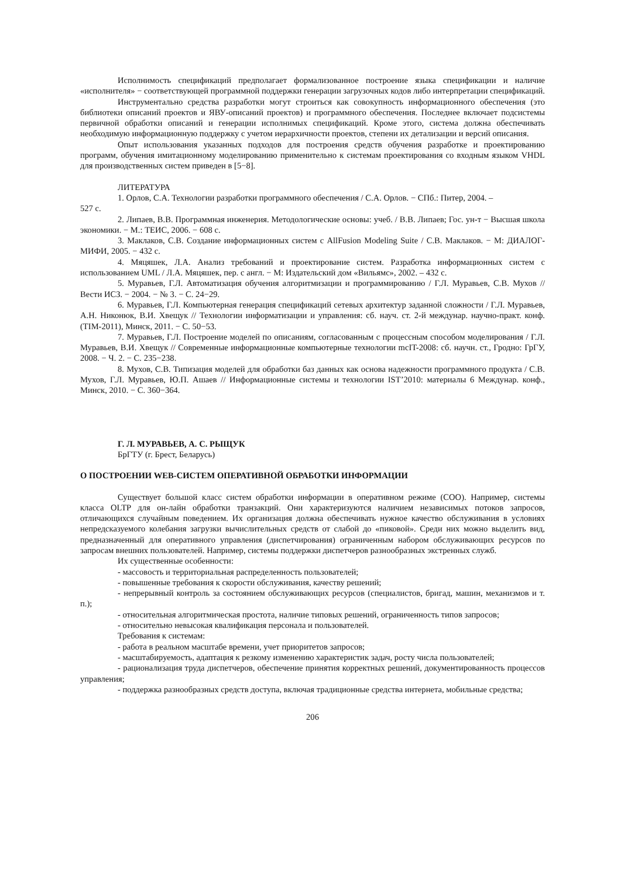Исполнимость спецификаций предполагает формализованное построение языка спецификации и наличие «исполнителя» − соответствующей программной поддержки генерации загрузочных кодов либо интерпретации спецификаций.
Инструментально средства разработки могут строиться как совокупность информационного обеспечения (это библиотеки описаний проектов и ЯВУ-описаний проектов) и программного обеспечения. Последнее включает подсистемы первичной обработки описаний и генерации исполнимых спецификаций. Кроме этого, система должна обеспечивать необходимую информационную поддержку с учетом иерархичности проектов, степени их детализации и версий описания.
Опыт использования указанных подходов для построения средств обучения разработке и проектированию программ, обучения имитационному моделированию применительно к системам проектирования со входным языком VHDL для производственных систем приведен в [5−8].
ЛИТЕРАТУРА
1. Орлов, С.А. Технологии разработки программного обеспечения / С.А. Орлов. − СПб.: Питер, 2004. –
527 с.
2. Липаев, В.В. Программная инженерия. Методологические основы: учеб. / В.В. Липаев; Гос. ун-т − Высшая школа экономики. − М.: ТЕИС, 2006. − 608 с.
3. Маклаков, С.В. Создание информационных систем с AllFusion Modeling Suite / С.В. Маклаков. − М: ДИАЛОГ-МИФИ, 2005. − 432 с.
4. Мяцяшек, Л.А. Анализ требований и проектирование систем. Разработка информационных систем с использованием UML / Л.А. Мяцяшек, пер. с англ. − М: Издательский дом «Вильямс», 2002. – 432 с.
5. Муравьев, Г.Л. Автоматизация обучения алгоритмизации и программированию / Г.Л. Муравьев, С.В. Мухов // Вести ИСЗ. − 2004. − № 3. − С. 24−29.
6. Муравьев, Г.Л. Компьютерная генерация спецификаций сетевых архитектур заданной сложности / Г.Л. Муравьев, А.Н. Никонюк, В.И. Хвещук // Технологии информатизации и управления: сб. науч. ст. 2-й междунар. научно-практ. конф. (TIM-2011), Минск, 2011. − С. 50−53.
7. Муравьев, Г.Л. Построение моделей по описаниям, согласованным с процессным способом моделирования / Г.Л. Муравьев, В.И. Хвещук // Современные информационные компьютерные технологии mcIT-2008: сб. научн. ст., Гродно: ГрГУ, 2008. − Ч. 2. − С. 235−238.
8. Мухов, С.В. Типизация моделей для обработки баз данных как основа надежности программного продукта / С.В. Мухов, Г.Л. Муравьев, Ю.П. Ашаев // Информационные системы и технологии IST’2010: материалы 6 Междунар. конф., Минск, 2010. − С. 360−364.
Г. Л. МУРАВЬЕВ, А. С. РЫЩУК
БрГТУ (г. Брест, Беларусь)
О ПОСТРОЕНИИ WEB-СИСТЕМ ОПЕРАТИВНОЙ ОБРАБОТКИ ИНФОРМАЦИИ
Существует большой класс систем обработки информации в оперативном режиме (СОО). Например, системы класса OLTP для он-лайн обработки транзакций. Они характеризуются наличием независимых потоков запросов, отличающихся случайным поведением. Их организация должна обеспечивать нужное качество обслуживания в условиях непредсказуемого колебания загрузки вычислительных средств от слабой до «пиковой». Среди них можно выделить вид, предназначенный для оперативного управления (диспетчирования) ограниченным набором обслуживающих ресурсов по запросам внешних пользователей. Например, системы поддержки диспетчеров разнообразных экстренных служб.
Их существенные особенности:
- массовость и территориальная распределенность пользователей;
- повышенные требования к скорости обслуживания, качеству решений;
- непрерывный контроль за состоянием обслуживающих ресурсов (специалистов, бригад, машин, механизмов и т. п.);
- относительная алгоритмическая простота, наличие типовых решений, ограниченность типов запросов;
- относительно невысокая квалификация персонала и пользователей.
Требования к системам:
- работа в реальном масштабе времени, учет приоритетов запросов;
- масштабируемость, адаптация к резкому изменению характеристик задач, росту числа пользователей;
- рационализация труда диспетчеров, обеспечение принятия корректных решений, документированность процессов управления;
- поддержка разнообразных средств доступа, включая традиционные средства интернета, мобильные средства;
206